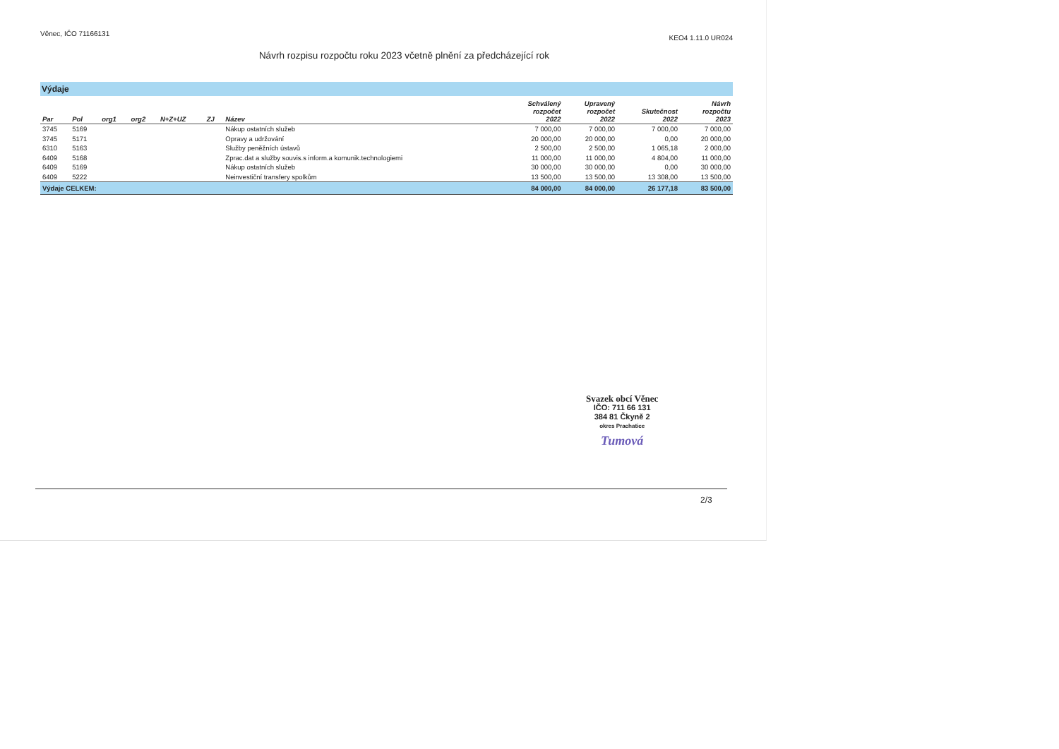Věnec, IČO 71166131
KEO4 1.11.0 UR024
Návrh rozpisu rozpočtu roku 2023 včetně plnění za předcházející rok
Výdaje
| Par | Pol | org1 | org2 | N+Z+UZ | ZJ | Název | Schválený rozpočet 2022 | Upravený rozpočet 2022 | Skutečnost 2022 | Návrh rozpočtu 2023 |
| --- | --- | --- | --- | --- | --- | --- | --- | --- | --- | --- |
| 3745 | 5169 | | | | | Nákup ostatních služeb | 7 000,00 | 7 000,00 | 7 000,00 | 7 000,00 |
| 3745 | 5171 | | | | | Opravy a udržování | 20 000,00 | 20 000,00 | 0,00 | 20 000,00 |
| 6310 | 5163 | | | | | Služby peněžních ústavů | 2 500,00 | 2 500,00 | 1 065,18 | 2 000,00 |
| 6409 | 5168 | | | | | Zprac.dat a služby souvis.s inform.a komunik.technologiemi | 11 000,00 | 11 000,00 | 4 804,00 | 11 000,00 |
| 6409 | 5169 | | | | | Nákup ostatních služeb | 30 000,00 | 30 000,00 | 0,00 | 30 000,00 |
| 6409 | 5222 | | | | | Neinvestiční transfery spolkům | 13 500,00 | 13 500,00 | 13 308,00 | 13 500,00 |
| Výdaje CELKEM: | | | | | | | 84 000,00 | 84 000,00 | 26 177,18 | 83 500,00 |
Svazek obcí Věnec
IČO: 711 66 131
384 81 Čkyně 2
okres Prachatice
Tumová
2/3